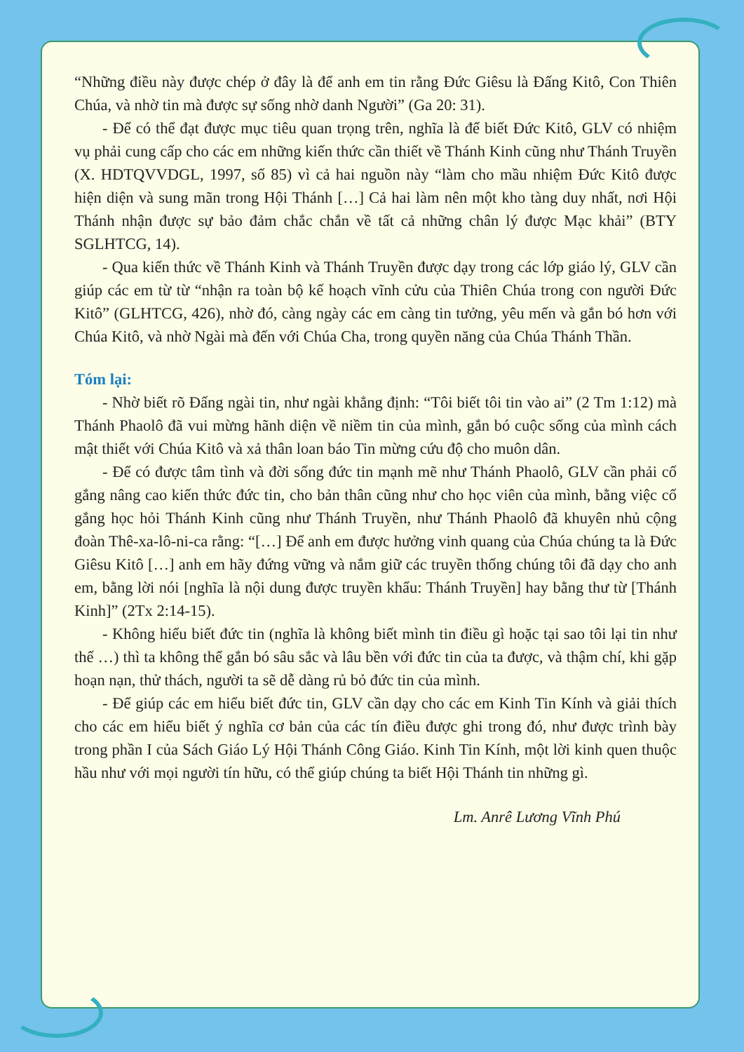“Những điều này được chép ở đây là để anh em tin rằng Đức Giêsu là Đấng Kitô, Con Thiên Chúa, và nhờ tin mà được sự sống nhờ danh Người” (Ga 20: 31).
- Để có thể đạt được mục tiêu quan trọng trên, nghĩa là để biết Đức Kitô, GLV có nhiệm vụ phải cung cấp cho các em những kiến thức cần thiết về Thánh Kinh cũng như Thánh Truyền (X. HDTQVVDGL, 1997, số 85) vì cả hai nguồn này “làm cho mầu nhiệm Đức Kitô được hiện diện và sung mãn trong Hội Thánh […] Cả hai làm nên một kho tàng duy nhất, nơi Hội Thánh nhận được sự bảo đảm chắc chắn về tất cả những chân lý được Mạc khải” (BTY SGLHTCG, 14).
- Qua kiến thức về Thánh Kinh và Thánh Truyền được dạy trong các lớp giáo lý, GLV cần giúp các em từ từ “nhận ra toàn bộ kế hoạch vĩnh cửu của Thiên Chúa trong con người Đức Kitô” (GLHTCG, 426), nhờ đó, càng ngày các em càng tin tưởng, yêu mến và gắn bó hơn với Chúa Kitô, và nhờ Ngài mà đến với Chúa Cha, trong quyền năng của Chúa Thánh Thần.
Tóm lại:
- Nhờ biết rõ Đấng ngài tin, như ngài khẳng định: “Tôi biết tôi tin vào ai” (2 Tm 1:12) mà Thánh Phaolô đã vui mừng hãnh diện về niềm tin của mình, gắn bó cuộc sống của mình cách mật thiết với Chúa Kitô và xả thân loan báo Tin mừng cứu độ cho muôn dân.
- Để có được tâm tình và đời sống đức tin mạnh mẽ như Thánh Phaolô, GLV cần phải cố gắng nâng cao kiến thức đức tin, cho bản thân cũng như cho học viên của mình, bằng việc cố gắng học hỏi Thánh Kinh cũng như Thánh Truyền, như Thánh Phaolô đã khuyên nhủ cộng đoàn Thê-xa-lô-ni-ca rằng: “[…] Để anh em được hưởng vinh quang của Chúa chúng ta là Đức Giêsu Kitô […] anh em hãy đứng vững và nắm giữ các truyền thống chúng tôi đã dạy cho anh em, bằng lời nói [nghĩa là nội dung được truyền khẩu: Thánh Truyền] hay bằng thư từ [Thánh Kinh]” (2Tx 2:14-15).
- Không hiểu biết đức tin (nghĩa là không biết mình tin điều gì hoặc tại sao tôi lại tin như thế …) thì ta không thể gắn bó sâu sắc và lâu bền với đức tin của ta được, và thậm chí, khi gặp hoạn nạn, thử thách, người ta sẽ dễ dàng rủ bỏ đức tin của mình.
- Để giúp các em hiểu biết đức tin, GLV cần dạy cho các em Kinh Tin Kính và giải thích cho các em hiểu biết ý nghĩa cơ bản của các tín điều được ghi trong đó, như được trình bày trong phần I của Sách Giáo Lý Hội Thánh Công Giáo. Kinh Tin Kính, một lời kinh quen thuộc hầu như với mọi người tín hữu, có thể giúp chúng ta biết Hội Thánh tin những gì.
Lm. Anrê Lương Vĩnh Phú